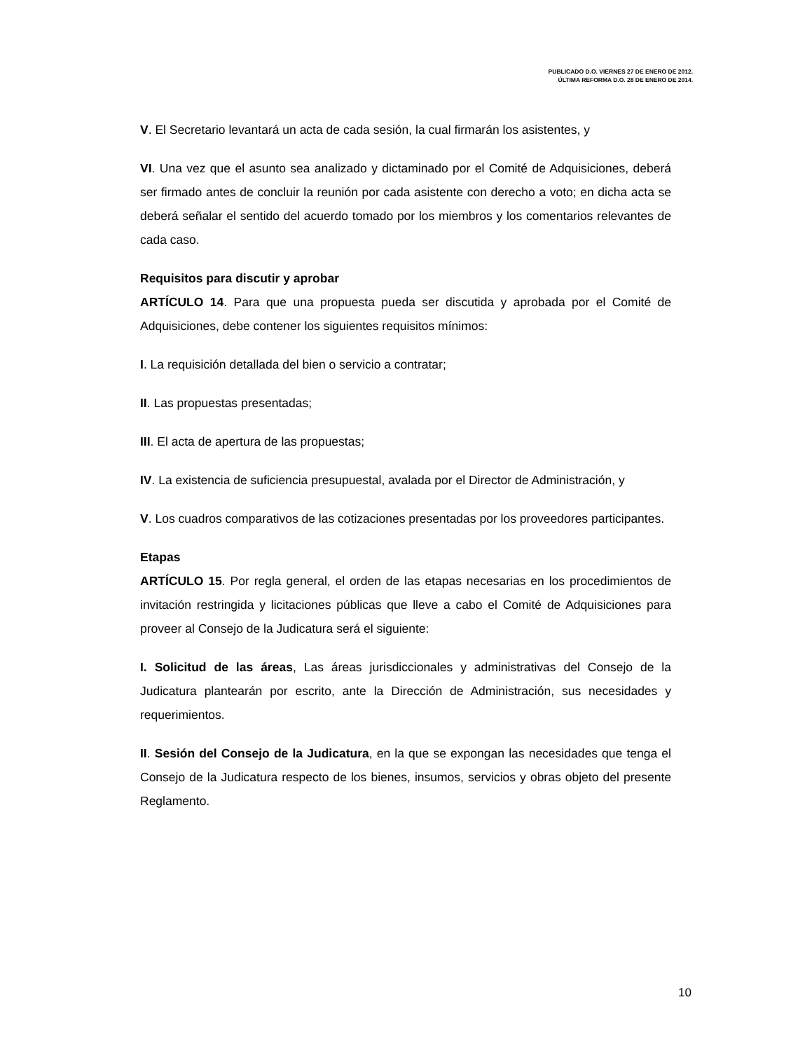PUBLICADO D.O. VIERNES 27 DE ENERO DE 2012.
ÚLTIMA REFORMA D.O. 28 DE ENERO DE 2014.
V. El Secretario levantará un acta de cada sesión, la cual firmarán los asistentes, y
VI. Una vez que el asunto sea analizado y dictaminado por el Comité de Adquisiciones, deberá ser firmado antes de concluir la reunión por cada asistente con derecho a voto; en dicha acta se deberá señalar el sentido del acuerdo tomado por los miembros y los comentarios relevantes de cada caso.
Requisitos para discutir y aprobar
ARTÍCULO 14. Para que una propuesta pueda ser discutida y aprobada por el Comité de Adquisiciones, debe contener los siguientes requisitos mínimos:
I. La requisición detallada del bien o servicio a contratar;
II. Las propuestas presentadas;
III. El acta de apertura de las propuestas;
IV. La existencia de suficiencia presupuestal, avalada por el Director de Administración, y
V. Los cuadros comparativos de las cotizaciones presentadas por los proveedores participantes.
Etapas
ARTÍCULO 15. Por regla general, el orden de las etapas necesarias en los procedimientos de invitación restringida y licitaciones públicas que lleve a cabo el Comité de Adquisiciones para proveer al Consejo de la Judicatura será el siguiente:
I. Solicitud de las áreas, Las áreas jurisdiccionales y administrativas del Consejo de la Judicatura plantearán por escrito, ante la Dirección de Administración, sus necesidades y requerimientos.
II. Sesión del Consejo de la Judicatura, en la que se expongan las necesidades que tenga el Consejo de la Judicatura respecto de los bienes, insumos, servicios y obras objeto del presente Reglamento.
10